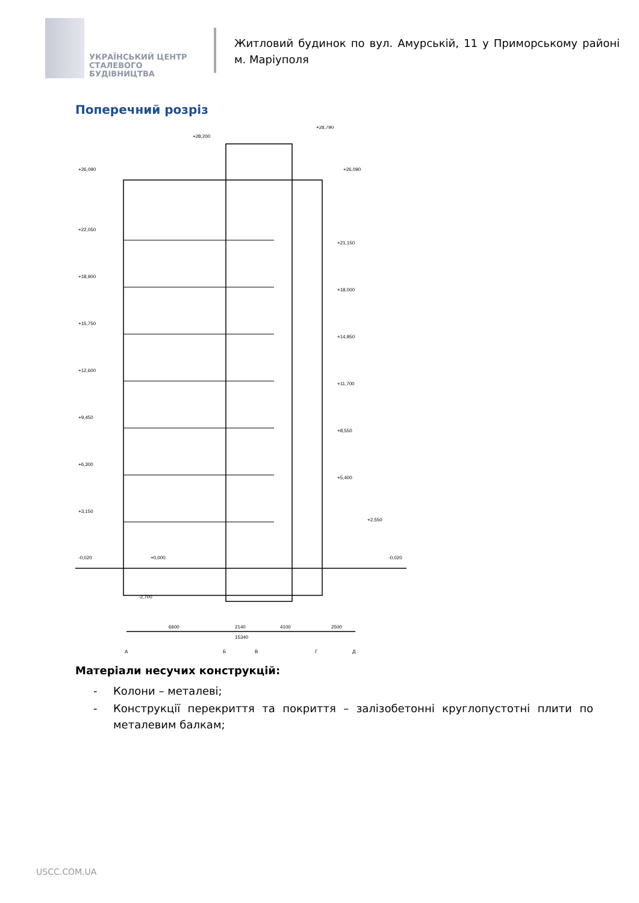УКРАЇНСЬКИЙ ЦЕНТР
СТАЛЕВОГО
БУДІВНИЦТВА
Житловий будинок по вул. Амурській, 11 у Приморському районі м. Маріуполя
Поперечний розріз
+26,090
+28,200
+28,790
+26,090
+22,050
+18,900
+15,750
+12,600
+9,450
+6,300
+3,150
-0,020
+0,000
-2,700
+21,150
+18,000
+14,850
+11,700
+8,550
+5,400
+2,550
-0,020
6600
2140
4100
2500
15340
А
Б
В
Г
Д
Матеріали несучих конструкцій:
- Колони – металеві;
- Конструкції перекриття та покриття – залізобетонні круглопустотні плити по металевим балкам;
USCC.COM.UA